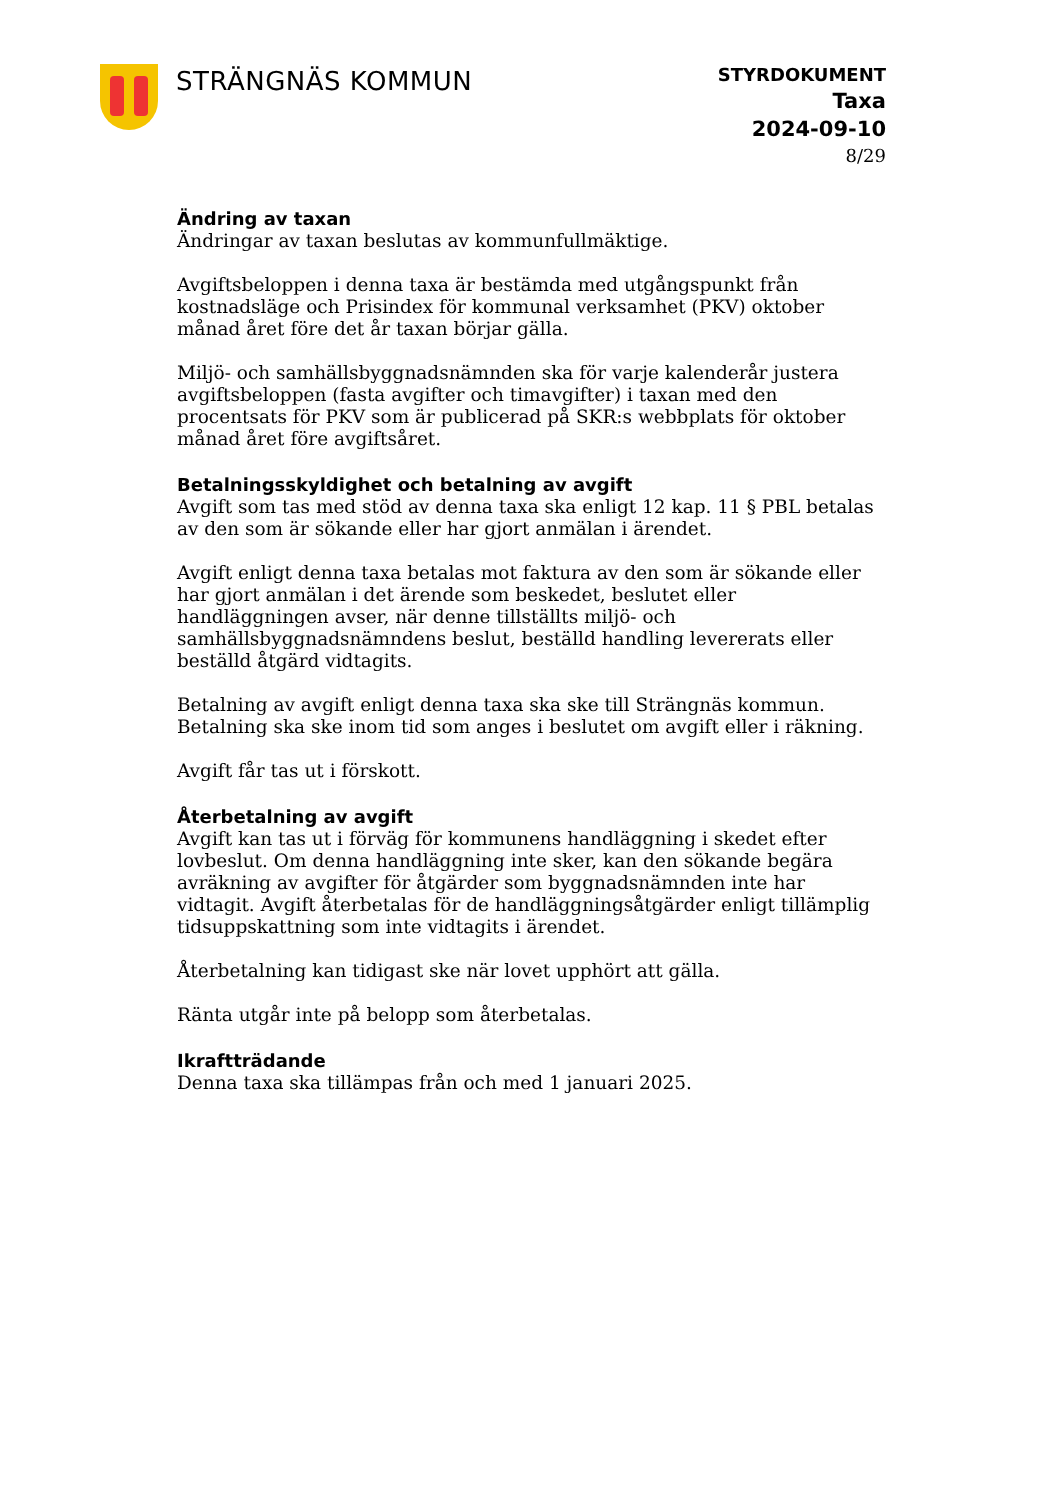STRÄNGNÄS KOMMUN
STYRDOKUMENT
Taxa
2024-09-10
8/29
Ändring av taxan
Ändringar av taxan beslutas av kommunfullmäktige.
Avgiftsbeloppen i denna taxa är bestämda med utgångspunkt från kostnadsläge och Prisindex för kommunal verksamhet (PKV) oktober månad året före det år taxan börjar gälla.
Miljö- och samhällsbyggnadsnämnden ska för varje kalenderår justera avgiftsbeloppen (fasta avgifter och timavgifter) i taxan med den procentsats för PKV som är publicerad på SKR:s webbplats för oktober månad året före avgiftsåret.
Betalningsskyldighet och betalning av avgift
Avgift som tas med stöd av denna taxa ska enligt 12 kap. 11 § PBL betalas av den som är sökande eller har gjort anmälan i ärendet.
Avgift enligt denna taxa betalas mot faktura av den som är sökande eller har gjort anmälan i det ärende som beskedet, beslutet eller handläggningen avser, när denne tillställts miljö- och samhällsbyggnadsnämndens beslut, beställd handling levererats eller beställd åtgärd vidtagits.
Betalning av avgift enligt denna taxa ska ske till Strängnäs kommun. Betalning ska ske inom tid som anges i beslutet om avgift eller i räkning.
Avgift får tas ut i förskott.
Återbetalning av avgift
Avgift kan tas ut i förväg för kommunens handläggning i skedet efter lovbeslut. Om denna handläggning inte sker, kan den sökande begära avräkning av avgifter för åtgärder som byggnadsnämnden inte har vidtagit. Avgift återbetalas för de handläggningsåtgärder enligt tillämplig tidsuppskattning som inte vidtagits i ärendet.
Återbetalning kan tidigast ske när lovet upphört att gälla.
Ränta utgår inte på belopp som återbetalas.
Ikraftträdande
Denna taxa ska tillämpas från och med 1 januari 2025.